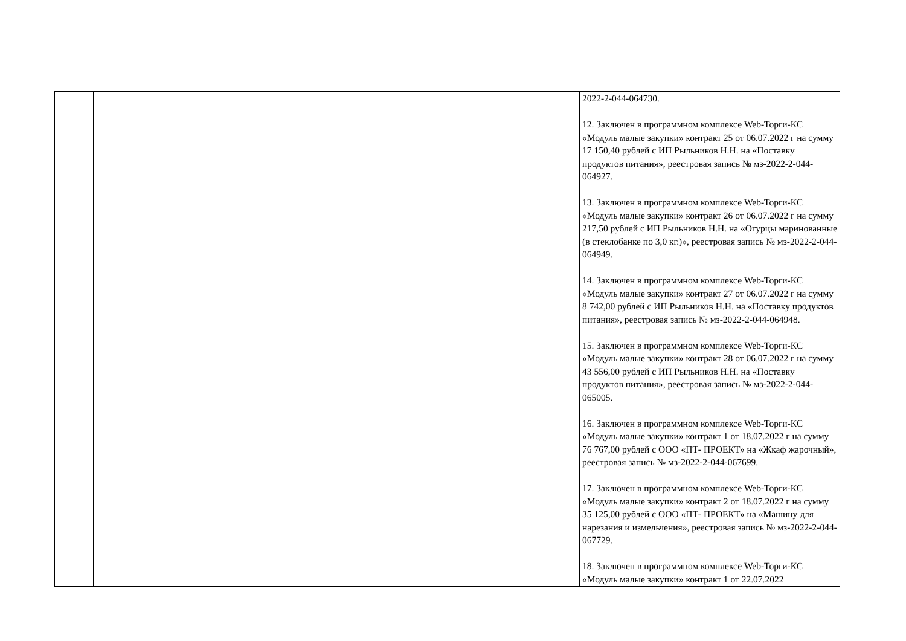| | | | | 2022-2-044-064730. 12. Заключен в программном комплексе Web-Торги-КС «Модуль малые закупки» контракт 25 от 06.07.2022 г на сумму 17 150,40 рублей с ИП Рыльников Н.Н. на «Поставку продуктов питания», реестровая запись № мз-2022-2-044-064927. 13. Заключен в программном комплексе Web-Торги-КС «Модуль малые закупки» контракт 26 от 06.07.2022 г на сумму 217,50 рублей с ИП Рыльников Н.Н. на «Огурцы маринованные (в стеклобанке по 3,0 кг.)», реестровая запись № мз-2022-2-044-064949. 14. Заключен в программном комплексе Web-Торги-КС «Модуль малые закупки» контракт 27 от 06.07.2022 г на сумму 8 742,00 рублей с ИП Рыльников Н.Н. на «Поставку продуктов питания», реестровая запись № мз-2022-2-044-064948. 15. Заключен в программном комплексе Web-Торги-КС «Модуль малые закупки» контракт 28 от 06.07.2022 г на сумму 43 556,00 рублей с ИП Рыльников Н.Н. на «Поставку продуктов питания», реестровая запись № мз-2022-2-044-065005. 16. Заключен в программном комплексе Web-Торги-КС «Модуль малые закупки» контракт 1 от 18.07.2022 г на сумму 76 767,00 рублей с ООО «ПТ- ПРОЕКТ» на «Жкаф жарочный», реестровая запись № мз-2022-2-044-067699. 17. Заключен в программном комплексе Web-Торги-КС «Модуль малые закупки» контракт 2 от 18.07.2022 г на сумму 35 125,00 рублей с ООО «ПТ- ПРОЕКТ» на «Машину для нарезания и измельчения», реестровая запись № мз-2022-2-044-067729. 18. Заключен в программном комплексе Web-Торги-КС «Модуль малые закупки» контракт 1 от 22.07.2022 |